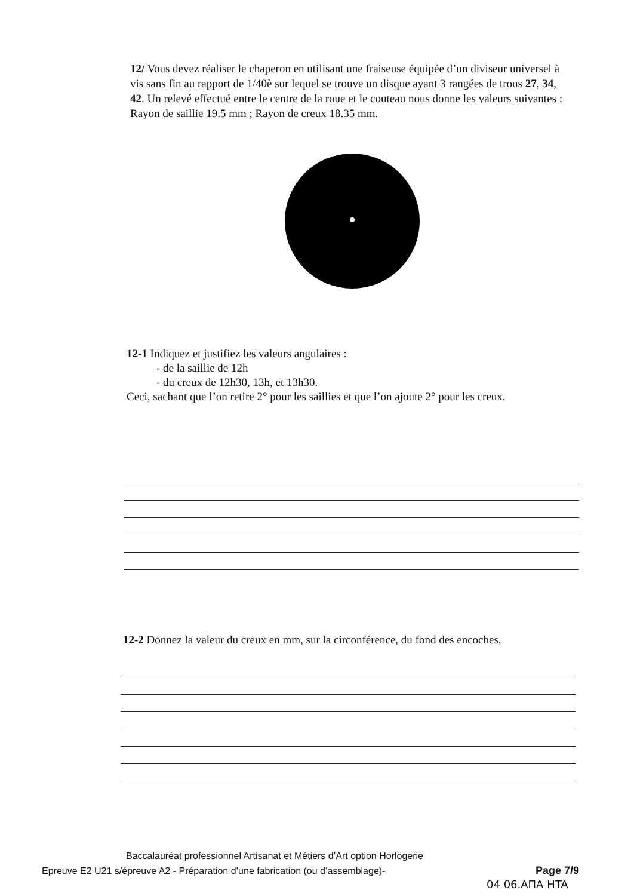12/ Vous devez réaliser le chaperon en utilisant une fraiseuse équipée d’un diviseur universel à vis sans fin au rapport de 1/40è sur lequel se trouve un disque ayant 3 rangées de trous 27, 34, 42. Un relevé effectué entre le centre de la roue et le couteau nous donne les valeurs suivantes : Rayon de saillie 19.5 mm ; Rayon de creux 18.35 mm.
12-1 Indiquez et justifiez les valeurs angulaires :
- de la saillie de 12h
- du creux de 12h30, 13h, et 13h30.
Ceci, sachant que l’on retire 2° pour les saillies et que l’on ajoute 2° pour les creux.
12-2 Donnez la valeur du creux en mm, sur la circonférence, du fond des encoches,
Baccalauréat professionnel Artisanat et Métiers d’Art option Horlogerie
Epreuve E2 U21 s/épreuve A2 - Préparation d’une fabrication (ou d’assemblage)-
Page 7/9
04 06.AΠA HTA